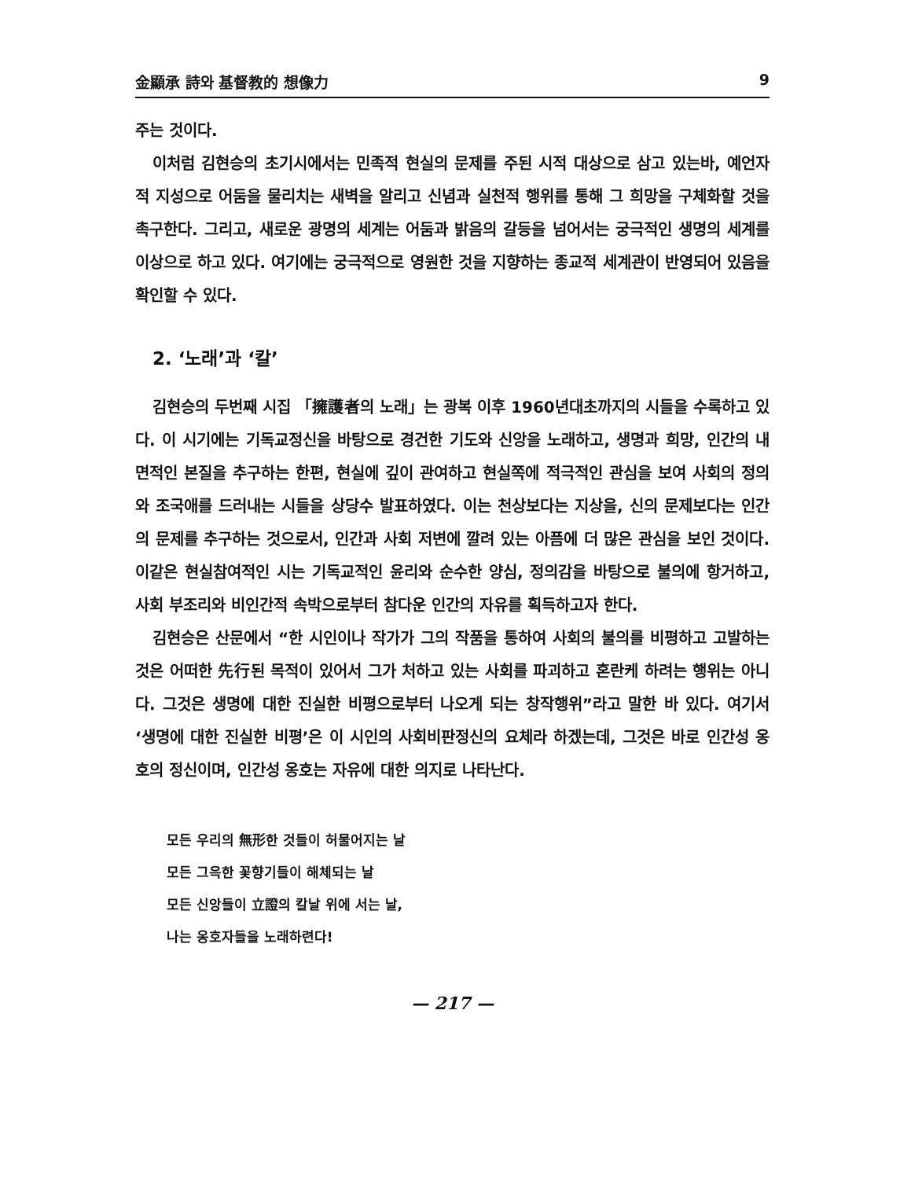金顯承 詩와 基督教的 想像力 9
주는 것이다.
이처럼 김현승의 초기시에서는 민족적 현실의 문제를 주된 시적 대상으로 삼고 있는바, 예언자적 지성으로 어둠을 물리치는 새벽을 알리고 신념과 실천적 행위를 통해 그 희망을 구체화할 것을 촉구한다. 그리고, 새로운 광명의 세계는 어둠과 밝음의 갈등을 넘어서는 궁극적인 생명의 세계를 이상으로 하고 있다. 여기에는 궁극적으로 영원한 것을 지향하는 종교적 세계관이 반영되어 있음을 확인할 수 있다.
2. ‘노래’과 ‘칼’
김현승의 두번째 시집 「擁護者의 노래」는 광복 이후 1960년대초까지의 시들을 수록하고 있다. 이 시기에는 기독교정신을 바탕으로 경건한 기도와 신앙을 노래하고, 생명과 희망, 인간의 내면적인 본질을 추구하는 한편, 현실에 깊이 관여하고 현실쪽에 적극적인 관심을 보여 사회의 정의와 조국애를 드러내는 시들을 상당수 발표하였다. 이는 천상보다는 지상을, 신의 문제보다는 인간의 문제를 추구하는 것으로서, 인간과 사회 저변에 깔려 있는 아픔에 더 많은 관심을 보인 것이다. 이같은 현실참여적인 시는 기독교적인 윤리와 순수한 양심, 정의감을 바탕으로 불의에 항거하고, 사회 부조리와 비인간적 속박으로부터 참다운 인간의 자유를 획득하고자 한다.
김현승은 산문에서 “한 시인이나 작가가 그의 작품을 통하여 사회의 불의를 비평하고 고발하는 것은 어떠한 先行된 목적이 있어서 그가 처하고 있는 사회를 파괴하고 혼란케 하려는 행위는 아니다. 그것은 생명에 대한 진실한 비평으로부터 나오게 되는 창작행위”라고 말한 바 있다. 여기서 ‘생명에 대한 진실한 비평’은 이 시인의 사회비판정신의 요체라 하겠는데, 그것은 바로 인간성 옹호의 정신이며, 인간성 옹호는 자유에 대한 의지로 나타난다.
모든 우리의 無形한 것들이 허물어지는 날
모든 그윽한 꽃향기들이 해체되는 날
모든 신앙들이 立證의 칼날 위에 서는 날,
나는 옹호자들을 노래하련다!
— 217 —